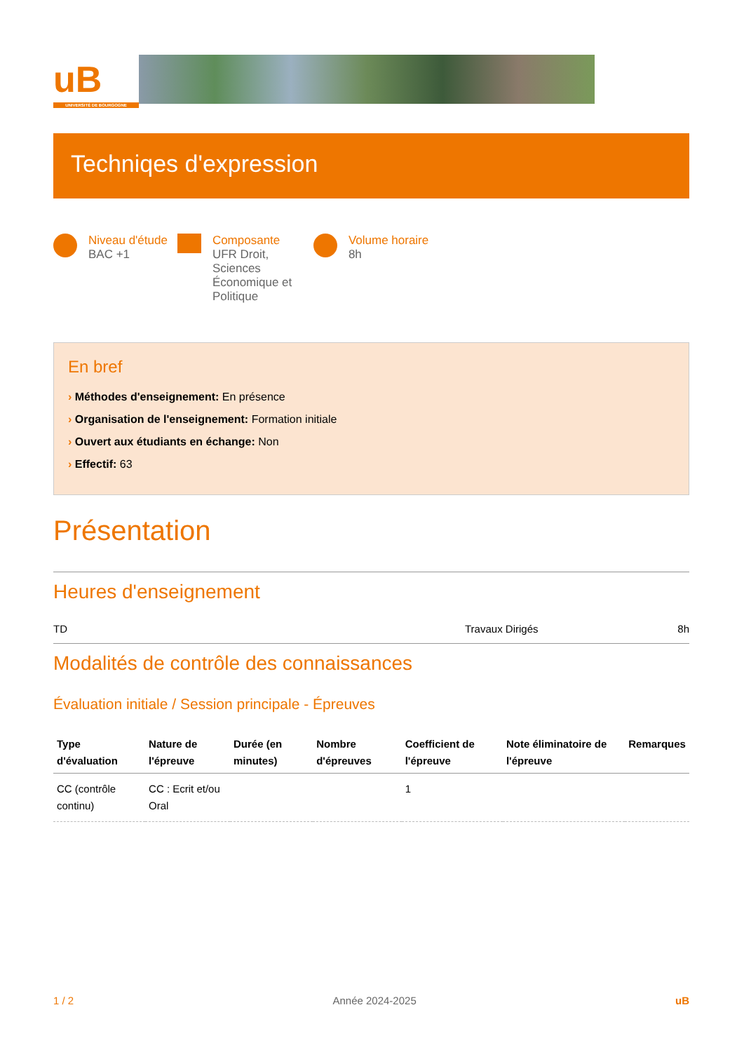uB
UNIVERSITÉ DE BOURGOGNE
Techniqes d'expression
Niveau d'étude
BAC +1
Composante
UFR Droit, Sciences Économique et Politique
Volume horaire
8h
En bref
› Méthodes d'enseignement: En présence
› Organisation de l'enseignement: Formation initiale
› Ouvert aux étudiants en échange: Non
› Effectif: 63
Présentation
Heures d'enseignement
TD Travaux Dirigés 8h
Modalités de contrôle des connaissances
Évaluation initiale / Session principale - Épreuves
| Type d'évaluation | Nature de l'épreuve | Durée (en minutes) | Nombre d'épreuves | Coefficient de l'épreuve | Note éliminatoire de l'épreuve | Remarques |
| --- | --- | --- | --- | --- | --- | --- |
| CC (contrôle continu) | CC : Ecrit et/ou Oral | | | 1 | | |
1 / 2 Année 2024-2025 uB